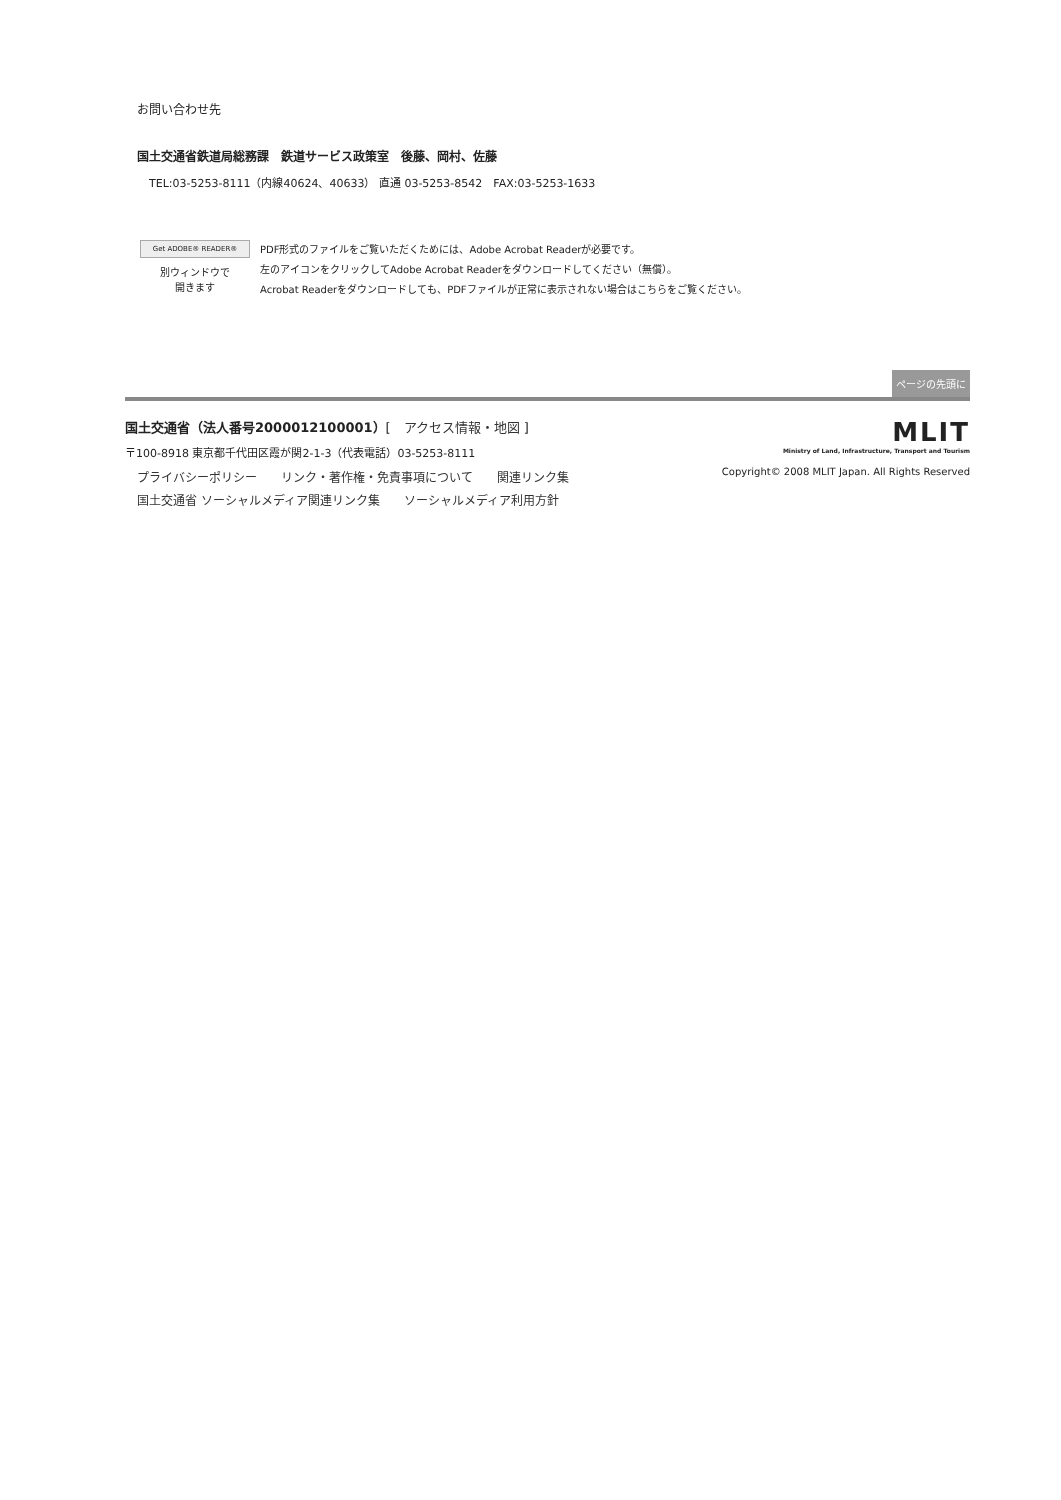お問い合わせ先
国土交通省鉄道局総務課　鉄道サービス政策室　後藤、岡村、佐藤
TEL:03-5253-8111（内線40624、40633） 直通 03-5253-8542　FAX:03-5253-1633
Get ADOBE® READER®
別ウィンドウで
開きます
PDF形式のファイルをご覧いただくためには、Adobe Acrobat Readerが必要です。
左のアイコンをクリックしてAdobe Acrobat Readerをダウンロードしてください（無償）。
Acrobat Readerをダウンロードしても、PDFファイルが正常に表示されない場合はこちらをご覧ください。
ページの先頭に
国土交通省（法人番号2000012100001）[　アクセス情報・地図 ]
〒100-8918 東京都千代田区霞が関2-1-3（代表電話）03-5253-8111
プライバシーポリシー　　リンク・著作権・免責事項について　　関連リンク集
国土交通省 ソーシャルメディア関連リンク集　　ソーシャルメディア利用方針
MLIT
Ministry of Land, Infrastructure, Transport and Tourism
Copyright© 2008 MLIT Japan. All Rights Reserved